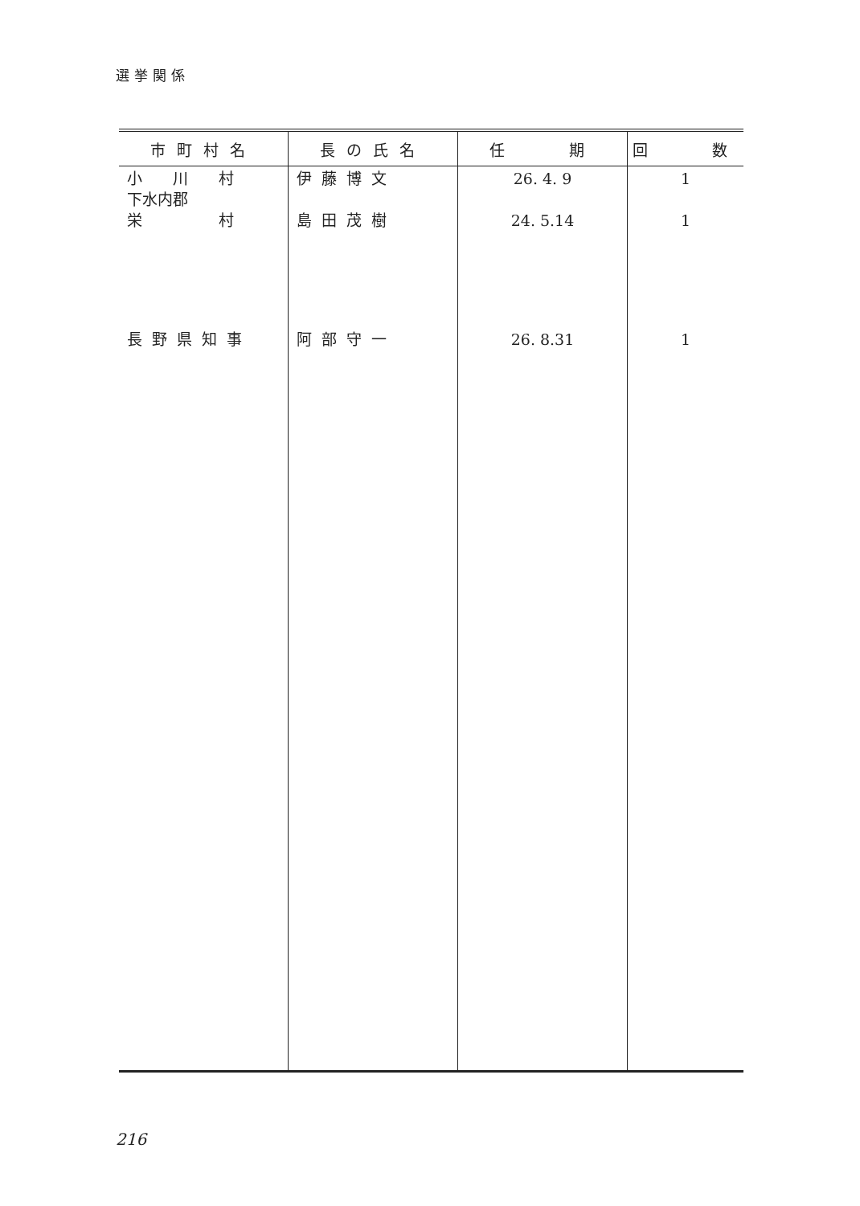選挙関係
| 市町村名 | 長の氏名 | 任 期 | 回 数 |
| --- | --- | --- | --- |
| 小 川 村 下水内郡 栄 村 | 伊藤博文 島田茂樹 | 26. 4. 9 24. 5.14 | 1 1 |
| 長野県知事 | 阿部守一 | 26. 8.31 | 1 |
216